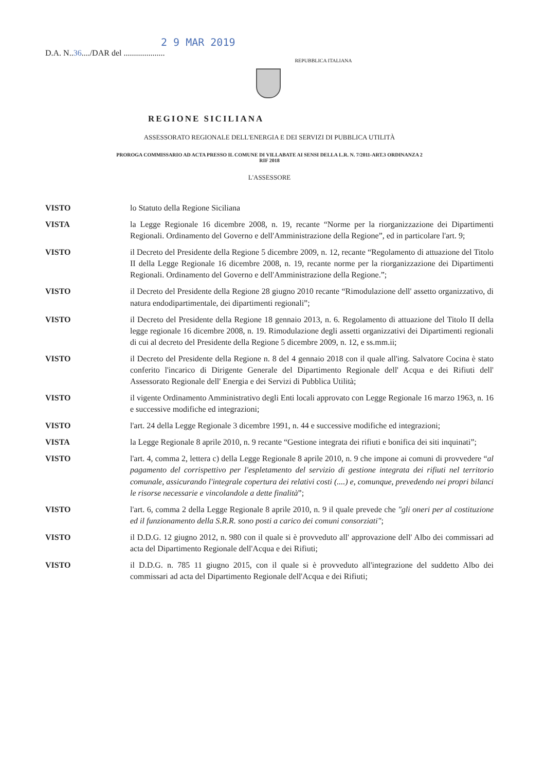2 9 MAR 2019
D.A. N..36..../DAR del ....................
REPUBBLICA ITALIANA
REGIONE SICILIANA
ASSESSORATO REGIONALE DELL'ENERGIA E DEI SERVIZI DI PUBBLICA UTILITÀ
PROROGA COMMISSARIO AD ACTA PRESSO IL COMUNE DI VILLABATE AI SENSI DELLA L.R. N. 7/2011-ART.3 ORDINANZA 2
RIF 2018
L'ASSESSORE
| VISTO | lo Statuto della Regione Siciliana |
| VISTA | la Legge Regionale 16 dicembre 2008, n. 19, recante “Norme per la riorganizzazione dei Dipartimenti Regionali. Ordinamento del Governo e dell'Amministrazione della Regione”, ed in particolare l'art. 9; |
| VISTO | il Decreto del Presidente della Regione 5 dicembre 2009, n. 12, recante “Regolamento di attuazione del Titolo II della Legge Regionale 16 dicembre 2008, n. 19, recante norme per la riorganizzazione dei Dipartimenti Regionali. Ordinamento del Governo e dell'Amministrazione della Regione.”; |
| VISTO | il Decreto del Presidente della Regione 28 giugno 2010 recante “Rimodulazione dell' assetto organizzativo, di natura endodipartimentale, dei dipartimenti regionali”; |
| VISTO | il Decreto del Presidente della Regione 18 gennaio 2013, n. 6. Regolamento di attuazione del Titolo II della legge regionale 16 dicembre 2008, n. 19. Rimodulazione degli assetti organizzativi dei Dipartimenti regionali di cui al decreto del Presidente della Regione 5 dicembre 2009, n. 12, e ss.mm.ii; |
| VISTO | il Decreto del Presidente della Regione n. 8 del 4 gennaio 2018 con il quale all'ing. Salvatore Cocina è stato conferito l'incarico di Dirigente Generale del Dipartimento Regionale dell' Acqua e dei Rifiuti dell' Assessorato Regionale dell' Energia e dei Servizi di Pubblica Utilità; |
| VISTO | il vigente Ordinamento Amministrativo degli Enti locali approvato con Legge Regionale 16 marzo 1963, n. 16 e successive modifiche ed integrazioni; |
| VISTO | l'art. 24 della Legge Regionale 3 dicembre 1991, n. 44 e successive modifiche ed integrazioni; |
| VISTA | la Legge Regionale 8 aprile 2010, n. 9 recante “Gestione integrata dei rifiuti e bonifica dei siti inquinati”; |
| VISTO | l'art. 4, comma 2, lettera c) della Legge Regionale 8 aprile 2010, n. 9 che impone ai comuni di provvedere “ al pagamento del corrispettivo per l'espletamento del servizio di gestione integrata dei rifiuti nel territorio comunale, assicurando l'integrale copertura dei relativi costi (....) e, comunque, prevedendo nei propri bilanci le risorse necessarie e vincolandole a dette finalità ”; |
| VISTO | l'art. 6, comma 2 della Legge Regionale 8 aprile 2010, n. 9 il quale prevede che "gli oneri per al costituzione ed il funzionamento della S.R.R. sono posti a carico dei comuni consorziati" ; |
| VISTO | il D.D.G. 12 giugno 2012, n. 980 con il quale si è provveduto all' approvazione dell' Albo dei commissari ad acta del Dipartimento Regionale dell'Acqua e dei Rifiuti; |
| VISTO | il D.D.G. n. 785 11 giugno 2015, con il quale si è provveduto all'integrazione del suddetto Albo dei commissari ad acta del Dipartimento Regionale dell'Acqua e dei Rifiuti; |